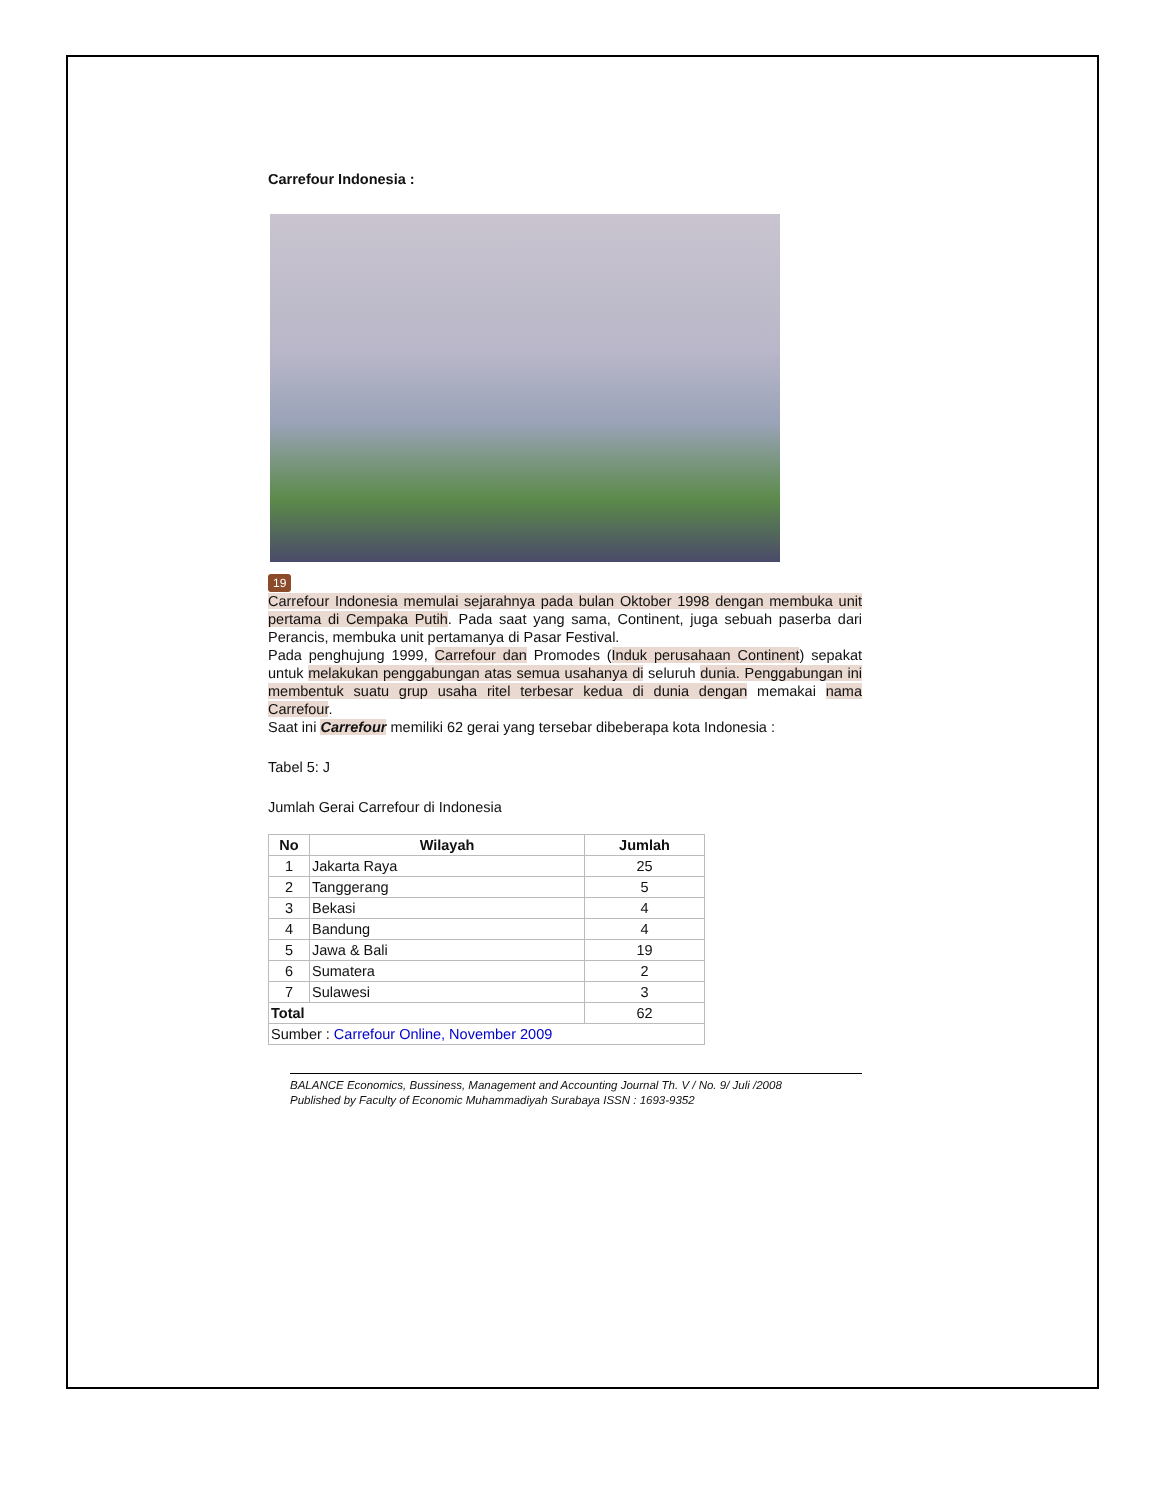Carrefour Indonesia :
19
Carrefour Indonesia memulai sejarahnya pada bulan Oktober 1998 dengan membuka unit pertama di Cempaka Putih. Pada saat yang sama, Continent, juga sebuah paserba dari Perancis, membuka unit pertamanya di Pasar Festival.
Pada penghujung 1999, Carrefour dan Promodes (Induk perusahaan Continent) sepakat untuk melakukan penggabungan atas semua usahanya di seluruh dunia. Penggabungan ini membentuk suatu grup usaha ritel terbesar kedua di dunia dengan memakai nama Carrefour.
Saat ini Carrefour memiliki 62 gerai yang tersebar dibeberapa kota Indonesia :
Tabel 5: J
Jumlah Gerai Carrefour di Indonesia
| No | Wilayah | Jumlah |
| --- | --- | --- |
| 1 | Jakarta Raya | 25 |
| 2 | Tanggerang | 5 |
| 3 | Bekasi | 4 |
| 4 | Bandung | 4 |
| 5 | Jawa & Bali | 19 |
| 6 | Sumatera | 2 |
| 7 | Sulawesi | 3 |
| Total | | 62 |
| Sumber : Carrefour Online, November 2009 | | |
BALANCE Economics, Bussiness, Management and Accounting Journal Th. V / No. 9/ Juli /2008
Published by Faculty of Economic Muhammadiyah Surabaya ISSN : 1693-9352